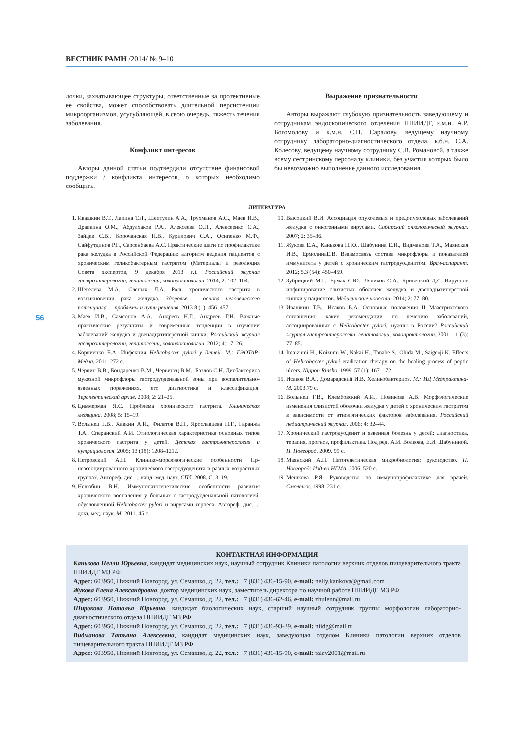ВЕСТНИК РАМН /2014/ № 9–10
56
лочки, захватывающее структуры, ответственные за протективные ее свойства, может способствовать длительной персистенции микроорганизмов, усугубляющей, в свою очередь, тяжесть течения заболевания.
Конфликт интересов
Авторы данной статьи подтвердили отсутствие финансовой поддержки / конфликта интересов, о которых необходимо сообщить.
Выражение признательности
Авторы выражают глубокую признательность заведующему и сотрудникам эндоскопического отделения ННИИДГ, к.м.н. А.Р. Богомолову и к.м.н. С.Н. Саралову, ведущему научному сотруднику лабораторно-диагностического отдела, к.б.н. С.А. Колесову, ведущему научному сотруднику С.В. Романовой, а также всему сестринскому персоналу клиники, без участия которых было бы невозможно выполнение данного исследования.
ЛИТЕРАТУРА
1. Ивашкин В.Т., Лапина Т.Л., Шептулин А.А., Трухманов А.С., Маев И.В., Драпкина О.М., Абдулхаков Р.А., Алексеева О.П., Алексеенко С.А., Зайцев С.В., Корочанская Н.В., Курилович С.А., Осипенко М.Ф., Сайфутдинов Р.Г., Сарсенбаева А.С. Практические шаги по профилактике рака желудка в Российской Федерации: алгоритм ведения пациентов с хроническим геликобактерным гастритом (Материалы и резолюция Совета экспертов, 9 декабря 2013 г.). Российский журнал гастроэнтерологии, гепатологии, колопроктологии. 2014; 2: 102–104.
2. Шевелева М.А., Слепых Л.А. Роль хронического гастрита в возникновении рака желудка. Здоровье – основа человеческого потенциала — проблемы и пути решения. 2013 8 (1): 456–457.
3. Маев И.В., Самсонов А.А., Андреев Н.Г., Андреев Г.Н. Важные практические результаты и современные тенденции в изучении заболеваний желудка и двенадцатиперстной кишки. Российский журнал гастроэнтерологии, гепатологии, колопроктологии. 2012; 4: 17–26.
4. Корниенко Е.А. Инфекция Helicobacter pylori у детей. М.: ГЭОТАР-Медиа. 2011. 272 с.
5. Чернин В.В., Бондаренко В.М., Червинец В.М., Базлов С.Н. Дисбактериоз мукозной микрофлоры гастродуоденальной зоны при воспалительно-язвенных поражениях, его диагностика и классификация. Терапевтический архив. 2008; 2: 21–25.
6. Циммерман Я.С. Проблема хронического гастрита. Клиническая медицина. 2008; 5: 15–19.
7. Волынец Г.В., Хавкин А.И., Филатов В.П., Ярославцева Н.Г., Гаранжа Т.А., Сперанский А.И. Этиологическая характеристика основных типов хронического гастрита у детей. Детская гастроэнтерология и нутрициология. 2005; 13 (18): 1208–1212.
8. Петровский А.Н. Клинико-морфологические особенности Hp-неассоциированного хронического гастродуоденита в разных возрастных группах. Автореф. дис. ... канд. мед. наук. СПб. 2008. С. 3–19.
9. Нелюбин В.Н. Иммунопатогенетические особенности развития хронического воспаления у больных с гастродуоденальной патологией, обусловленной Helicobacter pylori и вирусами герпеса. Автореф. дис. ... докт. мед. наук. М. 2011. 45 с.
10. Высоцкий В.И. Ассоциация опухолевых и предопухолевых заболеваний желудка с онкогенными вирусами. Сибирский онкологический журнал. 2007; 2: 35–36.
11. Жукова Е.А., Канькова Н.Ю., Шабунина Е.И., Видманова Т.А., Маянская И.В., ЕрмолинаЕ.В. Взаимосвязь состава микрофлоры и показателей иммунитета у детей с хроническим гастродуоденитом. Врач-аспирант. 2012; 5.3 (54): 450–459.
12. Зубрицкий М.Г., Ермак С.Ю., Ляликов С.А., Кривецкий Д.С. Вирусное инфицирование слизистых оболочек желудка и двенадцатиперстной кишки у пациентов. Медицинские новости. 2014; 2: 77–80.
13. Ивашкин Т.В., Исаков В.А. Основные положения II Маастрихтского соглашения: какие рекомендации по лечению заболеваний, ассоциированных с Helicobacter pylori, нужны в России? Российский журнал гастроэнтерологии, гепатологии, колопроктологии. 2001; 11 (3): 77–85.
14. Imaizumi H., Koizumi W., Nakai H., Tanabe S., Ohida M., Saigenji K. Effects of Helicobacter pylori eradication therapy on the healing process of peptic ulcers. Nippon Rinsho. 1999; 57 (1): 167–172.
15. Исаков В.А., Домарадский И.В. Хеликобактериоз. М.: ИД Медпрактика-М. 2003.79 с.
16. Волынец Г.В., Клембовский А.И., Новикова А.В. Морфологические изменения слизистой оболочки желудка у детей с хроническим гастритом в зависимости от этиологических факторов заболевания. Российский педиатрический журнал. 2006; 4: 32–44.
17. Хронический гастродуоденит и язвенная болезнь у детей: диагностика, терапия, прогноз, профилактика. Под ред. А.И. Волкова, Е.И. Шабуниной. Н. Новгород. 2009. 99 с.
18. Маянский А.Н. Патогенетическая микробиология: руководство. Н. Новгород: Изд-во НГМА. 2006. 520 с.
19. Мешкова Р.Я. Руководство по иммунопрофилактике для врачей. Смоленск. 1998. 231 с.
КОНТАКТНАЯ ИНФОРМАЦИЯ
Канькова Нелли Юрьевна, кандидат медицинских наук, научный сотрудник Клиники патологии верхних отделов пищеварительного тракта ННИИДГ МЗ РФ
Адрес: 603950, Нижний Новгород, ул. Семашко, д. 22, тел.: +7 (831) 436-15-90, e-mail: nelly.kankova@gmail.com
Жукова Елена Александровна, доктор медицинских наук, заместитель директора по научной работе ННИИДГ МЗ РФ
Адрес: 603950, Нижний Новгород, ул. Семашко, д. 22, тел.: +7 (831) 436-62-46, e-mail: zhulenn@mail.ru
Широкова Наталья Юрьевна, кандидат биологических наук, старший научный сотрудник группы морфологии лабораторно-диагностического отдела ННИИДГ МЗ РФ
Адрес: 603950, Нижний Новгород, ул. Семашко, д. 22, тел.: +7 (831) 436-93-39, e-mail: niidg@mail.ru
Видманова Татьяна Алексеевна, кандидат медицинских наук, заведующая отделом Клиники патологии верхних отделов пищеварительного тракта ННИИДГ МЗ РФ
Адрес: 603950, Нижний Новгород, ул. Семашко, д. 22, тел.: +7 (831) 436-15-90, e-mail: talev2001@mail.ru